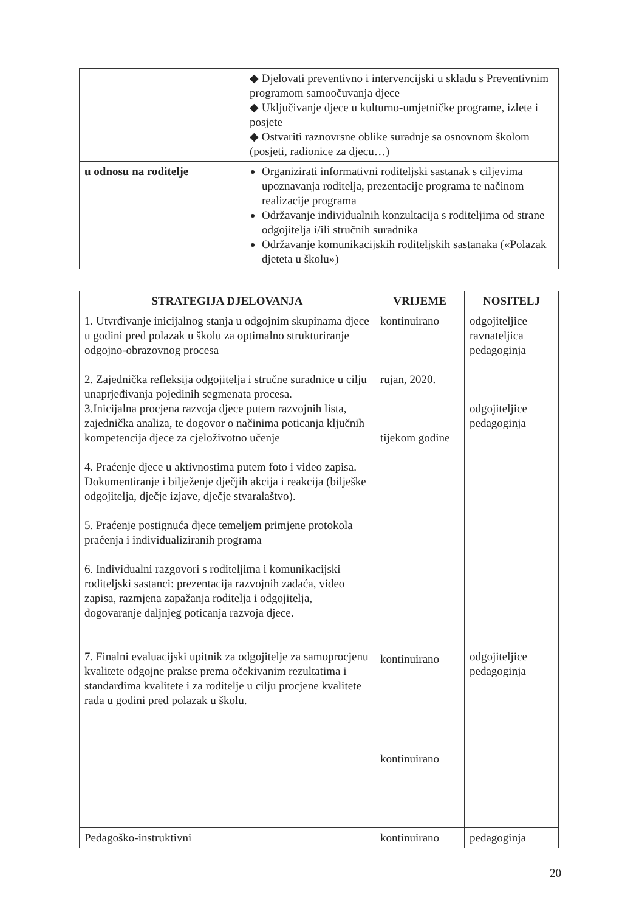| | ◆ Djelovati preventivno i intervencijski u skladu s Preventivnim programom samoočuvanja djece ◆ Uključivanje djece u kulturno-umjetničke programe, izlete i posjete ◆ Ostvariti raznovrsne oblike suradnje sa osnovnom školom (posjeti, radionice za djecu…) |
| u odnosu na roditelje | Organizirati informativni roditeljski sastanak s ciljevima upoznavanja roditelja, prezentacije programa te načinom realizacije programa Održavanje individualnih konzultacija s roditeljima od strane odgojitelja i/ili stručnih suradnika Održavanje komunikacijskih roditeljskih sastanaka («Polazak djeteta u školu») |
| STRATEGIJA DJELOVANJA | VRIJEME | NOSITELJ |
| --- | --- | --- |
| 1. Utvrđivanje inicijalnog stanja u odgojnim skupinama djece u godini pred polazak u školu za optimalno strukturiranje odgojno-obrazovnog procesa 2. Zajednička refleksija odgojitelja i stručne suradnice u cilju unaprjeđivanja pojedinih segmenata procesa. 3.Inicijalna procjena razvoja djece putem razvojnih lista, zajednička analiza, te dogovor o načinima poticanja ključnih kompetencija djece za cjeloživotno učenje 4. Praćenje djece u aktivnostima putem foto i video zapisa. Dokumentiranje i bilježenje dječjih akcija i reakcija (bilješke odgojitelja, dječje izjave, dječje stvaralaštvo). 5. Praćenje postignuća djece temeljem primjene protokola praćenja i individualiziranih programa 6. Individualni razgovori s roditeljima i komunikacijski roditeljski sastanci: prezentacija razvojnih zadaća, video zapisa, razmjena zapažanja roditelja i odgojitelja, dogovaranje daljnjeg poticanja razvoja djece. 7. Finalni evaluacijski upitnik za odgojitelje za samoprocjenu kvalitete odgojne prakse prema očekivanim rezultatima i standardima kvalitete i za roditelje u cilju procjene kvalitete rada u godini pred polazak u školu. | kontinuirano rujan, 2020. tijekom godine kontinuirano kontinuirano | odgojiteljice ravnateljica pedagoginja odgojiteljice pedagoginja odgojiteljice pedagoginja |
| Pedagoško-instruktivni | kontinuirano | pedagoginja |
20